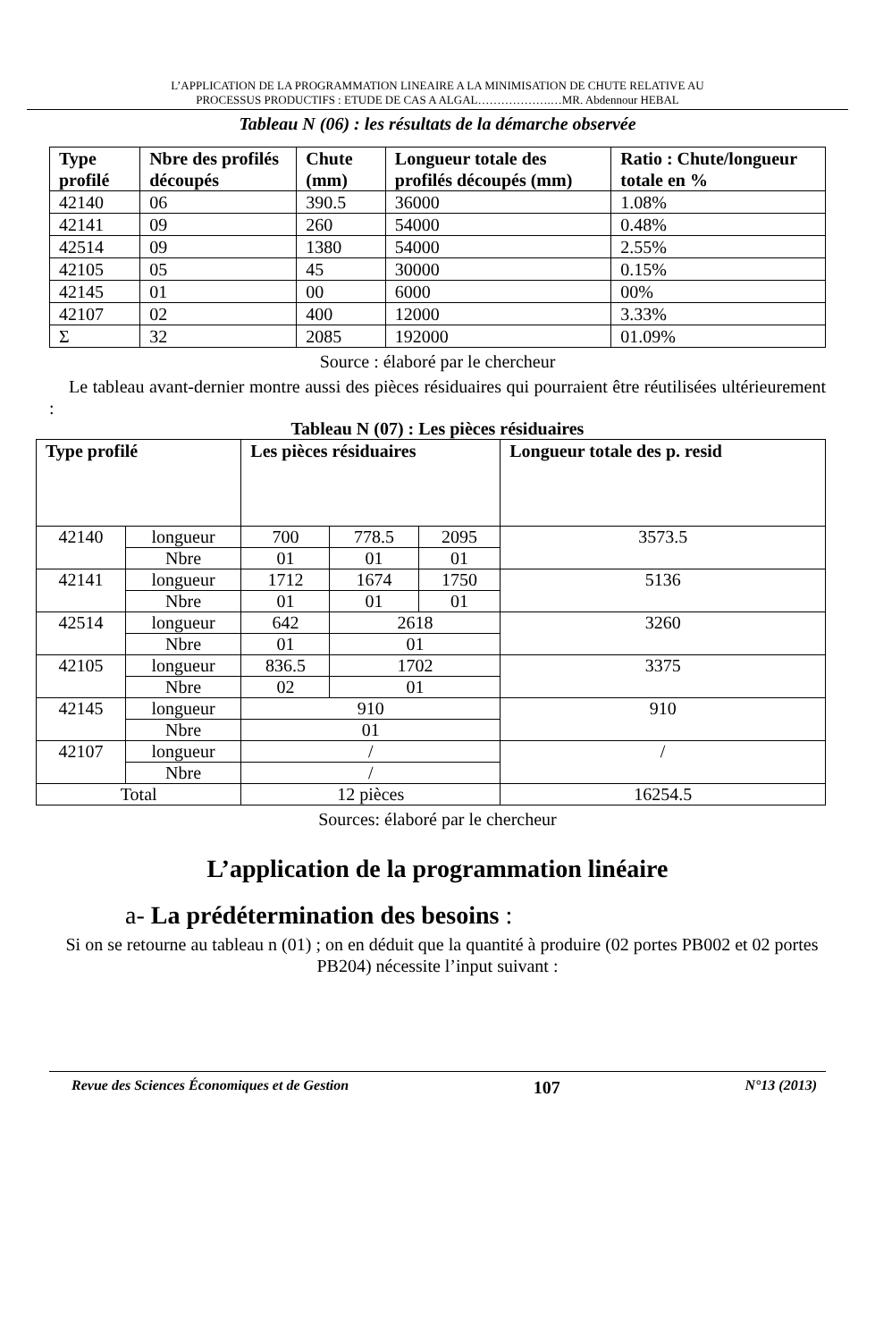L’APPLICATION DE LA PROGRAMMATION LINEAIRE A LA MINIMISATION DE CHUTE RELATIVE AU
PROCESSUS PRODUCTIFS : ETUDE DE CAS A ALGAL……………….…MR. Abdennour HEBAL
Tableau N (06) : les résultats de la démarche observée
| Type profilé | Nbre des profilés découpés | Chute (mm) | Longueur totale des profilés découpés (mm) | Ratio : Chute/longueur totale en % |
| --- | --- | --- | --- | --- |
| 42140 | 06 | 390.5 | 36000 | 1.08% |
| 42141 | 09 | 260 | 54000 | 0.48% |
| 42514 | 09 | 1380 | 54000 | 2.55% |
| 42105 | 05 | 45 | 30000 | 0.15% |
| 42145 | 01 | 00 | 6000 | 00% |
| 42107 | 02 | 400 | 12000 | 3.33% |
| Σ | 32 | 2085 | 192000 | 01.09% |
Source : élaboré par le chercheur
Le tableau avant-dernier montre aussi des pièces résiduaires qui pourraient être réutilisées ultérieurement :
Tableau N (07) : Les pièces résiduaires
| Type profilé | | Les pièces résiduaires | | | Longueur totale des p. resid |
| --- | --- | --- | --- | --- | --- |
| 42140 | longueur | 700 | 778.5 | 2095 | 3573.5 |
| | Nbre | 01 | 01 | 01 | |
| 42141 | longueur | 1712 | 1674 | 1750 | 5136 |
| | Nbre | 01 | 01 | 01 | |
| 42514 | longueur | 642 | 2618 | | 3260 |
| | Nbre | 01 | 01 | | |
| 42105 | longueur | 836.5 | 1702 | | 3375 |
| | Nbre | 02 | 01 | | |
| 42145 | longueur | 910 | | | 910 |
| | Nbre | 01 | | | |
| 42107 | longueur | / | | | / |
| | Nbre | / | | | |
| Total | | 12 pièces | | | 16254.5 |
Sources: élaboré par le chercheur
L’application de la programmation linéaire
a- La prédétermination des besoins :
Si on se retourne au tableau n (01) ; on en déduit que la quantité à produire (02 portes PB002 et 02 portes PB204) nécessite l’input suivant :
Revue des Sciences Économiques et de Gestion 107 N°13 (2013)